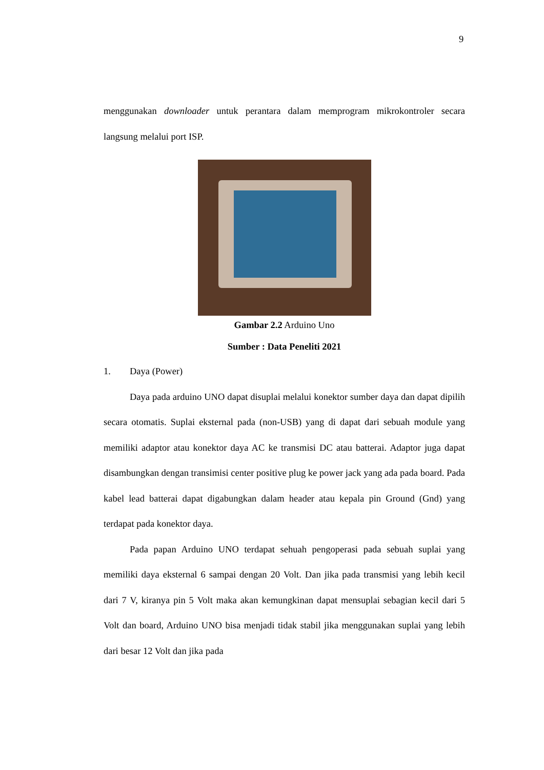9
menggunakan downloader untuk perantara dalam memprogram mikrokontroler secara langsung melalui port ISP.
Gambar 2.2 Arduino Uno
Sumber : Data Peneliti 2021
1. Daya (Power)
Daya pada arduino UNO dapat disuplai melalui konektor sumber daya dan dapat dipilih secara otomatis. Suplai eksternal pada (non-USB) yang di dapat dari sebuah module yang memiliki adaptor atau konektor daya AC ke transmisi DC atau batterai. Adaptor juga dapat disambungkan dengan transimisi center positive plug ke power jack yang ada pada board. Pada kabel lead batterai dapat digabungkan dalam header atau kepala pin Ground (Gnd) yang terdapat pada konektor daya.
Pada papan Arduino UNO terdapat sehuah pengoperasi pada sebuah suplai yang memiliki daya eksternal 6 sampai dengan 20 Volt. Dan jika pada transmisi yang lebih kecil dari 7 V, kiranya pin 5 Volt maka akan kemungkinan dapat mensuplai sebagian kecil dari 5 Volt dan board, Arduino UNO bisa menjadi tidak stabil jika menggunakan suplai yang lebih dari besar 12 Volt dan jika pada